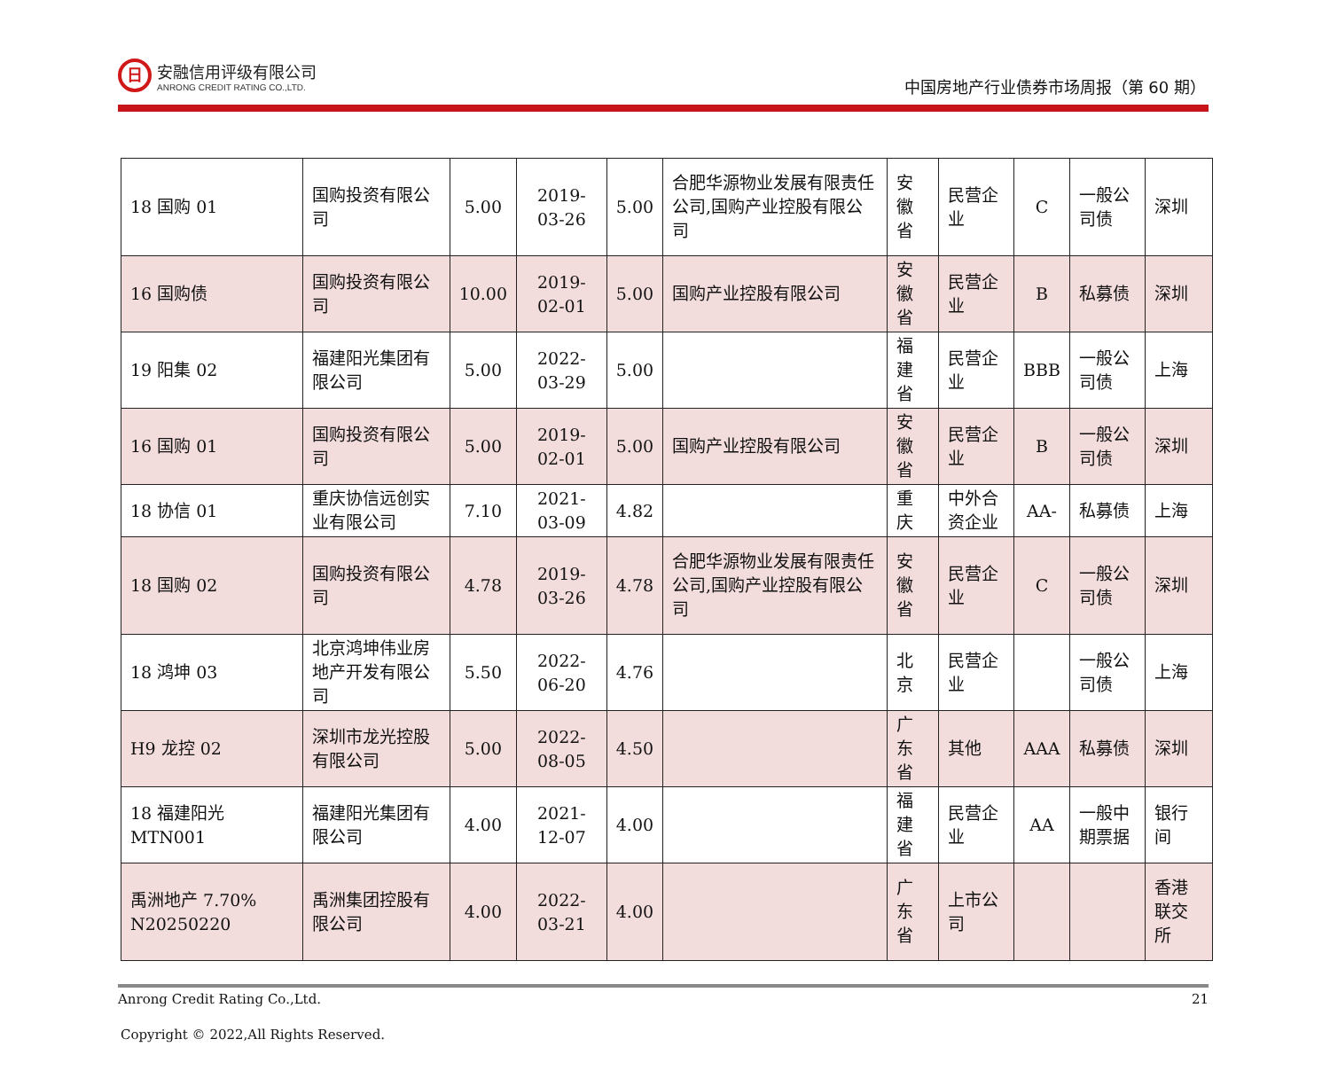日
安融信用评级有限公司
ANRONG CREDIT RATING CO.,LTD.
中国房地产行业债券市场周报（第 60 期）
| 18 国购 01 | 国购投资有限公司 | 5.00 | 2019-03-26 | 5.00 | 合肥华源物业发展有限责任公司,国购产业控股有限公司 | 安徽省 | 民营企业 | C | 一般公司债 | 深圳 |
| 16 国购债 | 国购投资有限公司 | 10.00 | 2019-02-01 | 5.00 | 国购产业控股有限公司 | 安徽省 | 民营企业 | B | 私募债 | 深圳 |
| 19 阳集 02 | 福建阳光集团有限公司 | 5.00 | 2022-03-29 | 5.00 | | 福建省 | 民营企业 | BBB | 一般公司债 | 上海 |
| 16 国购 01 | 国购投资有限公司 | 5.00 | 2019-02-01 | 5.00 | 国购产业控股有限公司 | 安徽省 | 民营企业 | B | 一般公司债 | 深圳 |
| 18 协信 01 | 重庆协信远创实业有限公司 | 7.10 | 2021-03-09 | 4.82 | | 重庆 | 中外合资企业 | AA- | 私募债 | 上海 |
| 18 国购 02 | 国购投资有限公司 | 4.78 | 2019-03-26 | 4.78 | 合肥华源物业发展有限责任公司,国购产业控股有限公司 | 安徽省 | 民营企业 | C | 一般公司债 | 深圳 |
| 18 鸿坤 03 | 北京鸿坤伟业房地产开发有限公司 | 5.50 | 2022-06-20 | 4.76 | | 北京 | 民营企业 | | 一般公司债 | 上海 |
| H9 龙控 02 | 深圳市龙光控股有限公司 | 5.00 | 2022-08-05 | 4.50 | | 广东省 | 其他 | AAA | 私募债 | 深圳 |
| 18 福建阳光 MTN001 | 福建阳光集团有限公司 | 4.00 | 2021-12-07 | 4.00 | | 福建省 | 民营企业 | AA | 一般中期票据 | 银行间 |
| 禹洲地产 7.70% N20250220 | 禹洲集团控股有限公司 | 4.00 | 2022-03-21 | 4.00 | | 广东省 | 上市公司 | | | 香港联交所 |
Anrong Credit Rating Co.,Ltd. 21
Copyright © 2022,All Rights Reserved.